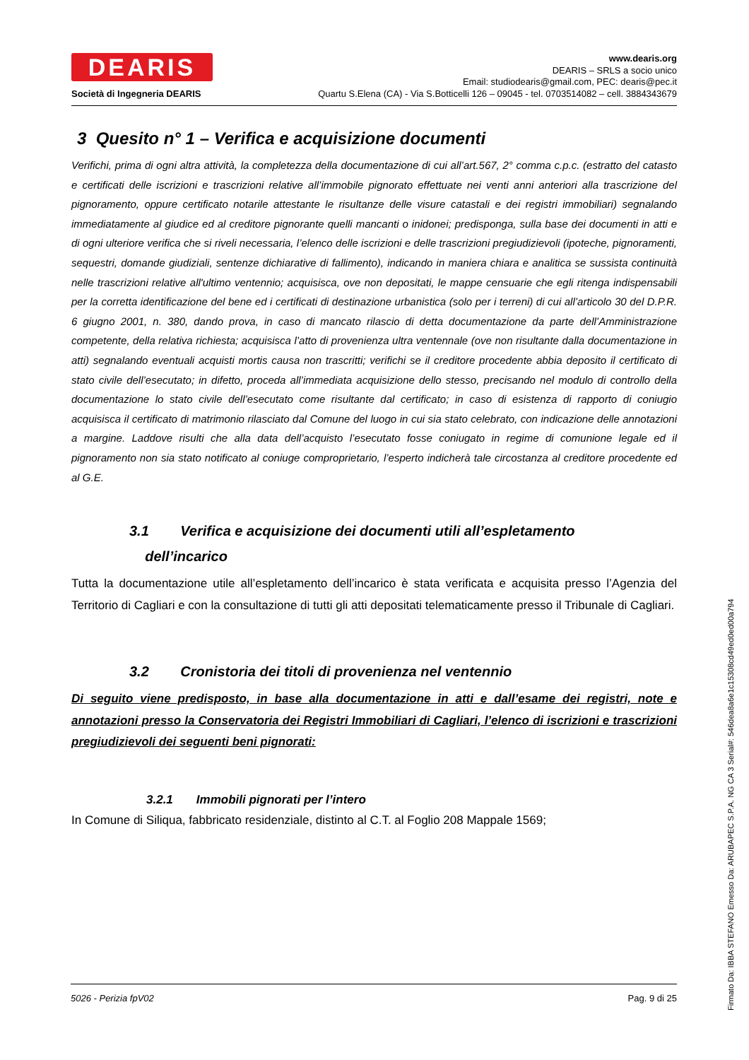DEARIS
Società di Ingegneria DEARIS
www.dearis.org
DEARIS – SRLS a socio unico
Email: studiodearis@gmail.com, PEC: dearis@pec.it
Quartu S.Elena (CA) - Via S.Botticelli 126 – 09045 - tel. 0703514082 – cell. 3884343679
3 Quesito n° 1 – Verifica e acquisizione documenti
Verifichi, prima di ogni altra attività, la completezza della documentazione di cui all’art.567, 2° comma c.p.c. (estratto del catasto e certificati delle iscrizioni e trascrizioni relative all’immobile pignorato effettuate nei venti anni anteriori alla trascrizione del pignoramento, oppure certificato notarile attestante le risultanze delle visure catastali e dei registri immobiliari) segnalando immediatamente al giudice ed al creditore pignorante quelli mancanti o inidonei; predisponga, sulla base dei documenti in atti e di ogni ulteriore verifica che si riveli necessaria, l’elenco delle iscrizioni e delle trascrizioni pregiudizievoli (ipoteche, pignoramenti, sequestri, domande giudiziali, sentenze dichiarative di fallimento), indicando in maniera chiara e analitica se sussista continuità nelle trascrizioni relative all'ultimo ventennio; acquisisca, ove non depositati, le mappe censuarie che egli ritenga indispensabili per la corretta identificazione del bene ed i certificati di destinazione urbanistica (solo per i terreni) di cui all’articolo 30 del D.P.R. 6 giugno 2001, n. 380, dando prova, in caso di mancato rilascio di detta documentazione da parte dell’Amministrazione competente, della relativa richiesta; acquisisca l’atto di provenienza ultra ventennale (ove non risultante dalla documentazione in atti) segnalando eventuali acquisti mortis causa non trascritti; verifichi se il creditore procedente abbia deposito il certificato di stato civile dell’esecutato; in difetto, proceda all’immediata acquisizione dello stesso, precisando nel modulo di controllo della documentazione lo stato civile dell’esecutato come risultante dal certificato; in caso di esistenza di rapporto di coniugio acquisisca il certificato di matrimonio rilasciato dal Comune del luogo in cui sia stato celebrato, con indicazione delle annotazioni a margine. Laddove risulti che alla data dell’acquisto l’esecutato fosse coniugato in regime di comunione legale ed il pignoramento non sia stato notificato al coniuge comproprietario, l’esperto indicherà tale circostanza al creditore procedente ed al G.E.
3.1 Verifica e acquisizione dei documenti utili all’espletamento
dell’incarico
Tutta la documentazione utile all’espletamento dell’incarico è stata verificata e acquisita presso l’Agenzia del Territorio di Cagliari e con la consultazione di tutti gli atti depositati telematicamente presso il Tribunale di Cagliari.
3.2 Cronistoria dei titoli di provenienza nel ventennio
Di seguito viene predisposto, in base alla documentazione in atti e dall’esame dei registri, note e annotazioni presso la Conservatoria dei Registri Immobiliari di Cagliari, l’elenco di iscrizioni e trascrizioni pregiudizievoli dei seguenti beni pignorati:
3.2.1 Immobili pignorati per l’intero
In Comune di Siliqua, fabbricato residenziale, distinto al C.T. al Foglio 208 Mappale 1569;
5026 - Perizia fpV02 Pag. 9 di 25
Firmato Da: IBBA STEFANO Emesso Da: ARUBAPEC S.P.A. NG CA 3 Serial#: 546dea8a6e1c15308cd49ed0ed00a794